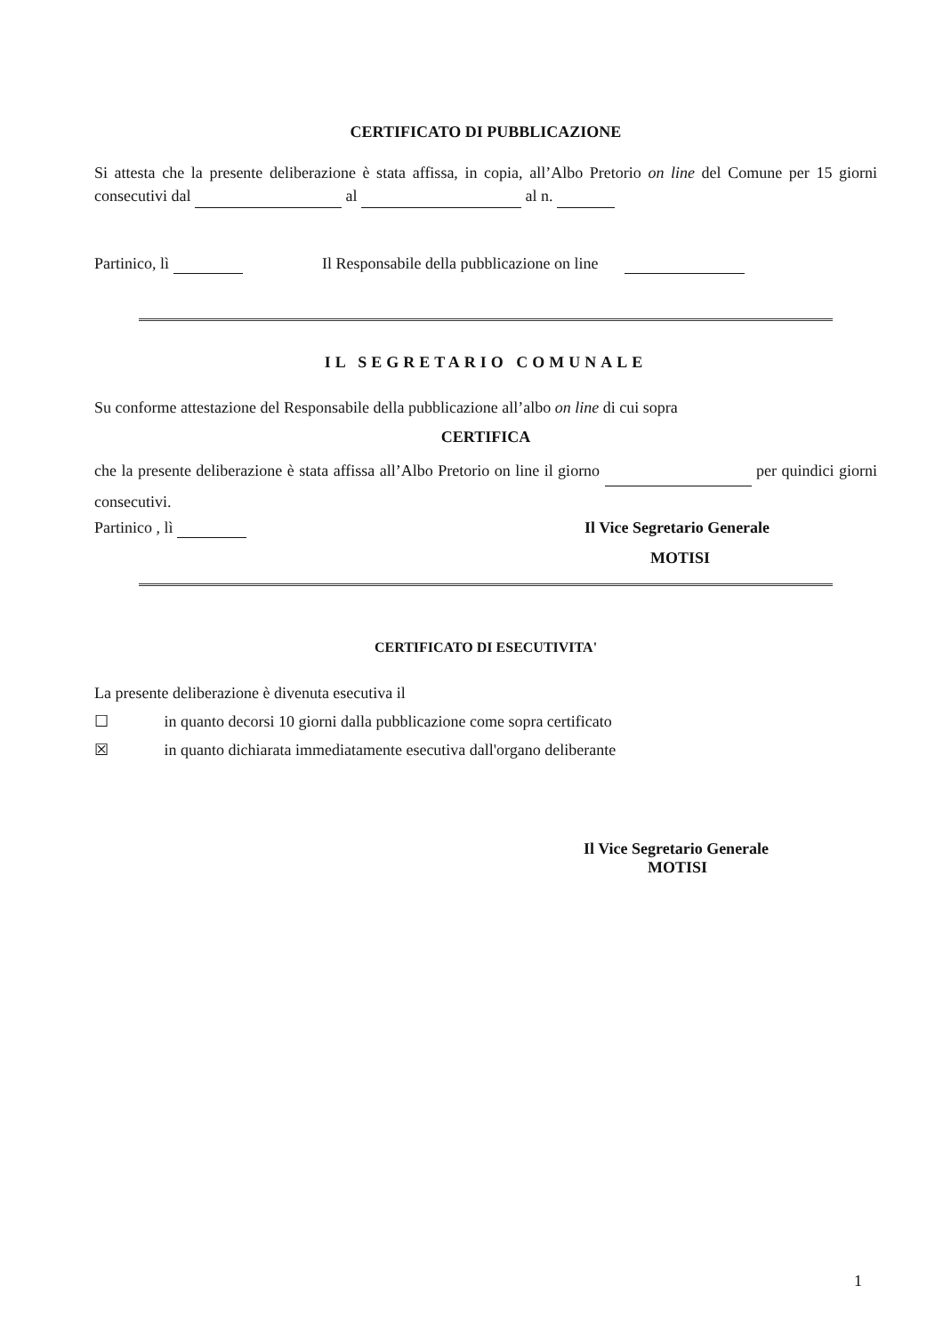CERTIFICATO DI PUBBLICAZIONE
Si attesta che la presente deliberazione è stata affissa, in copia, all’Albo Pretorio on line del Comune per 15 giorni consecutivi dal al al n.
Partinico, lì Il Responsabile della pubblicazione on line
IL SEGRETARIO COMUNALE
Su conforme attestazione del Responsabile della pubblicazione all’albo on line di cui sopra
CERTIFICA
che la presente deliberazione è stata affissa all’Albo Pretorio on line il giorno per quindici giorni consecutivi.
Partinico , lì Il Vice Segretario Generale
MOTISI
CERTIFICATO DI ESECUTIVITA'
La presente deliberazione è divenuta esecutiva il
☐ in quanto decorsi 10 giorni dalla pubblicazione come sopra certificato
☒ in quanto dichiarata immediatamente esecutiva dall'organo deliberante
Il Vice Segretario Generale
MOTISI
1